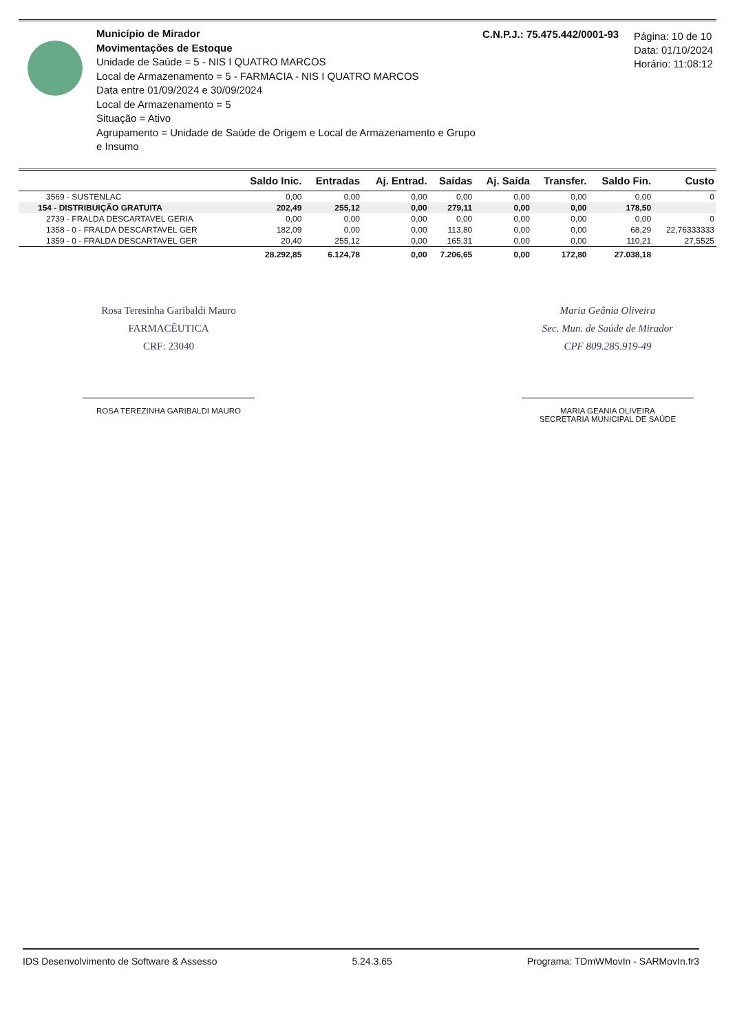Município de Mirador
Movimentações de Estoque
Unidade de Saúde = 5 - NIS I QUATRO MARCOS
Local de Armazenamento = 5 - FARMACIA - NIS I QUATRO MARCOS
Data entre 01/09/2024 e 30/09/2024
Local de Armazenamento = 5
Situação = Ativo
Agrupamento = Unidade de Saúde de Origem e Local de Armazenamento e Grupo e Insumo
C.N.P.J.: 75.475.442/0001-93
Página: 10 de 10
Data: 01/10/2024
Horário: 11:08:12
| | Saldo Inic. | Entradas | Aj. Entrad. | Saídas | Aj. Saída | Transfer. | Saldo Fin. | Custo |
| --- | --- | --- | --- | --- | --- | --- | --- | --- |
| 3569 - SUSTENLAC | 0,00 | 0,00 | 0,00 | 0,00 | 0,00 | 0,00 | 0,00 | 0 |
| 154 - DISTRIBUIÇÃO GRATUITA | 202,49 | 255,12 | 0,00 | 279,11 | 0,00 | 0,00 | 178,50 | |
| 2739 - FRALDA DESCARTAVEL GERIA | 0,00 | 0,00 | 0,00 | 0,00 | 0,00 | 0,00 | 0,00 | 0 |
| 1358 - 0 - FRALDA DESCARTAVEL GER | 182,09 | 0,00 | 0,00 | 113,80 | 0,00 | 0,00 | 68,29 | 22,76333333 |
| 1359 - 0 - FRALDA DESCARTAVEL GER | 20,40 | 255,12 | 0,00 | 165,31 | 0,00 | 0,00 | 110,21 | 27,5525 |
| | 28.292,85 | 6.124,78 | 0,00 | 7.206,65 | 0,00 | 172,80 | 27.038,18 | |
Rosa Teresinha Garibaldi Mauro
FARMACÊUTICA
CRF: 23040
ROSA TEREZINHA GARIBALDI MAURO
Maria Geânia Oliveira
Sec. Mun. de Saúde de Mirador
CPF 809.285.919-49
MARIA GEANIA OLIVEIRA
SECRETARIA MUNICIPAL DE SAÚDE
IDS Desenvolvimento de Software & Assesso 5.24.3.65 Programa: TDmWMovIn - SARMovIn.fr3